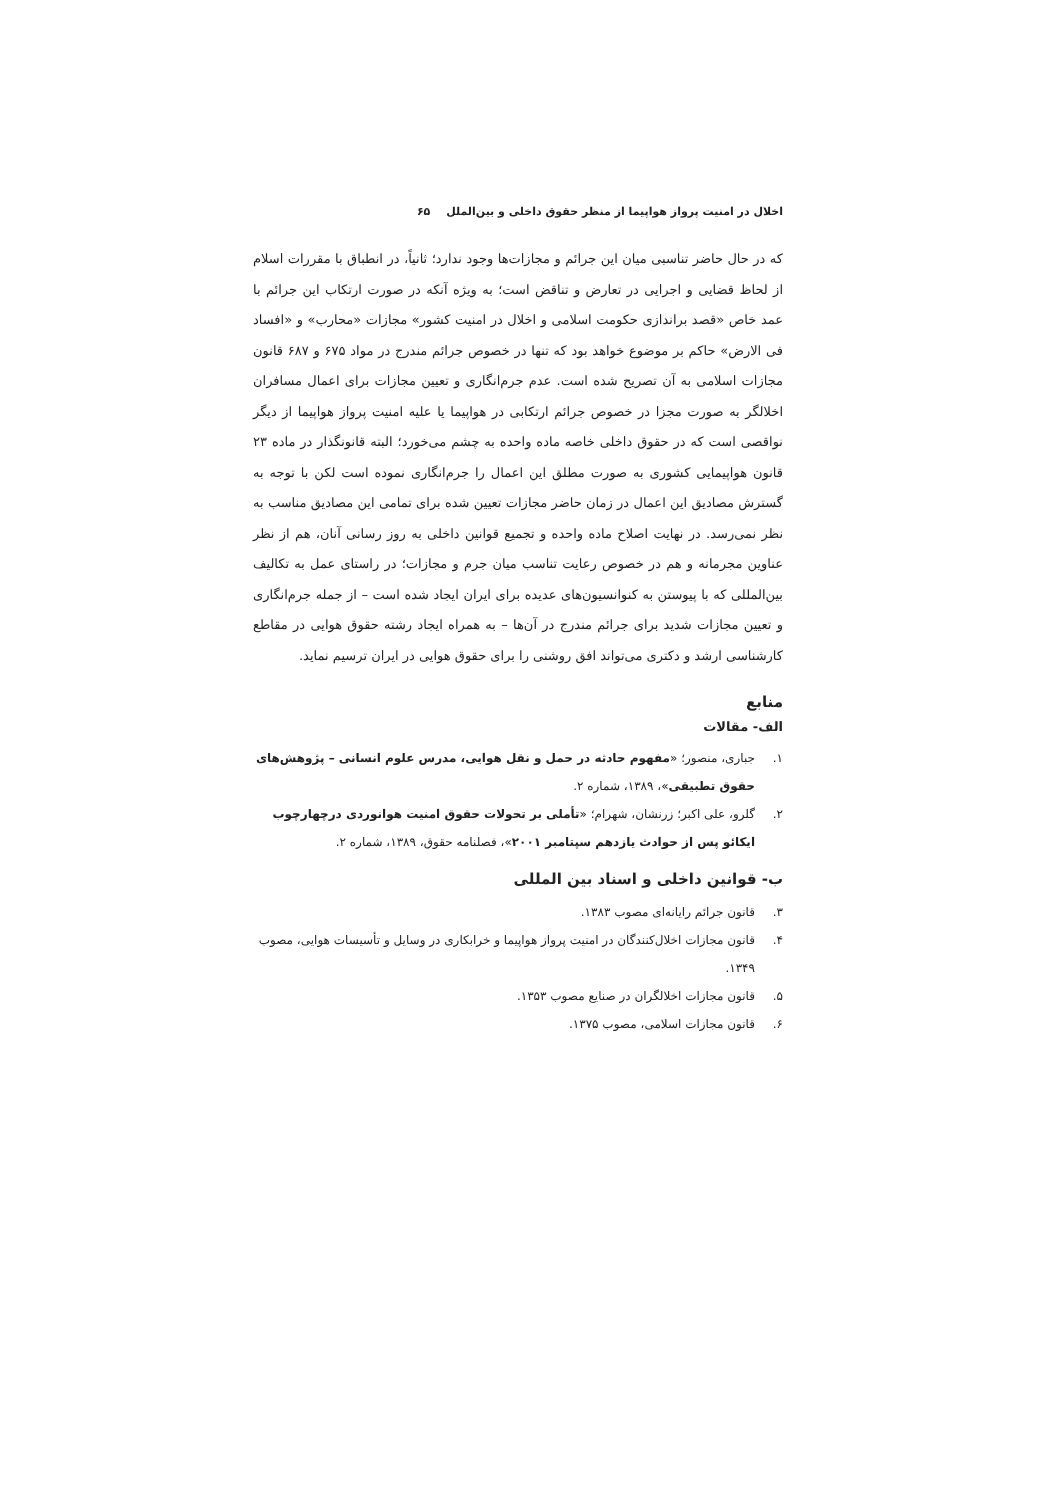اخلال در امنیت پرواز هواپیما از منظر حقوق داخلی و بین‌الملل ۶۵
که در حال حاضر تناسبی میان این جرائم و مجازات‌ها وجود ندارد؛ ثانیاً، در انطباق با مقررات اسلام از لحاظ قضایی و اجرایی در تعارض و تناقض است؛ به ویژه آنکه در صورت ارتکاب این جرائم با عمد خاص «قصد براندازی حکومت اسلامی و اخلال در امنیت کشور» مجازات «محارب» و «افساد فی الارض» حاکم بر موضوع خواهد بود که تنها در خصوص جرائم مندرج در مواد ۶۷۵ و ۶۸۷ قانون مجازات اسلامی به آن تصریح شده است. عدم جرم‌انگاری و تعیین مجازات برای اعمال مسافران اخلالگر به صورت مجزا در خصوص جرائم ارتکابی در هواپیما یا علیه امنیت پرواز هواپیما از دیگر نواقصی است که در حقوق داخلی خاصه ماده واحده به چشم می‌خورد؛ البته قانونگذار در ماده ۲۳ قانون هواپیمایی کشوری به صورت مطلق این اعمال را جرم‌انگاری نموده است لکن با توجه به گسترش مصادیق این اعمال در زمان حاضر مجازات تعیین شده برای تمامی این مصادیق مناسب به نظر نمی‌رسد. در نهایت اصلاح ماده واحده و تجمیع قوانین داخلی به روز رسانی آنان، هم از نظر عناوین مجرمانه و هم در خصوص رعایت تناسب میان جرم و مجازات؛ در راستای عمل به تکالیف بین‌المللی که با پیوستن به کنوانسیون‌های عدیده برای ایران ایجاد شده است – از جمله جرم‌انگاری و تعیین مجازات شدید برای جرائم مندرج در آن‌ها – به همراه ایجاد رشته حقوق هوایی در مقاطع کارشناسی ارشد و دکتری می‌تواند افق روشنی را برای حقوق هوایی در ایران ترسیم نماید.
منابع
الف- مقالات
۱. جباری، منصور؛ «مفهوم حادثه در حمل و نقل هوایی، مدرس علوم انسانی – پژوهش‌های حقوق تطبیقی»، ۱۳۸۹، شماره ۲.
۲. گلرو، علی اکبر؛ زرنشان، شهرام؛ «تأملی بر تحولات حقوق امنیت هوانوردی درچهارچوب ایکائو پس از حوادث یازدهم سپتامبر ۲۰۰۱»، فصلنامه حقوق، ۱۳۸۹، شماره ۲.
ب- قوانین داخلی و اسناد بین المللی
۳. قانون جرائم رایانه‌ای مصوب ۱۳۸۳.
۴. قانون مجازات اخلال‌کنندگان در امنیت پرواز هواپیما و خرابکاری در وسایل و تأسیسات هوایی، مصوب ۱۳۴۹.
۵. قانون مجازات اخلالگران در صنایع مصوب ۱۳۵۳.
۶. قانون مجازات اسلامی، مصوب ۱۳۷۵.